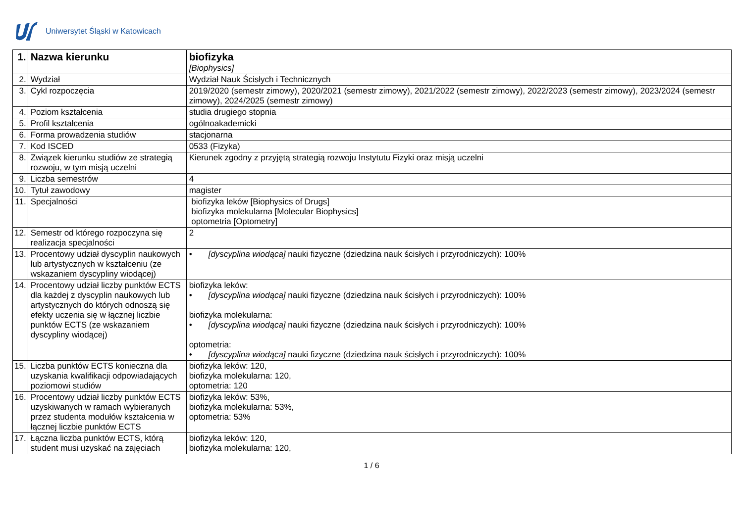Uniwersytet Śląski w Katowicach
| 1. | Nazwa kierunku | biofizyka [Biophysics] |
| 2. | Wydział | Wydział Nauk Ścisłych i Technicznych |
| 3. | Cykl rozpoczęcia | 2019/2020 (semestr zimowy), 2020/2021 (semestr zimowy), 2021/2022 (semestr zimowy), 2022/2023 (semestr zimowy), 2023/2024 (semestr zimowy), 2024/2025 (semestr zimowy) |
| 4. | Poziom kształcenia | studia drugiego stopnia |
| 5. | Profil kształcenia | ogólnoakademicki |
| 6. | Forma prowadzenia studiów | stacjonarna |
| 7. | Kod ISCED | 0533 (Fizyka) |
| 8. | Związek kierunku studiów ze strategią rozwoju, w tym misją uczelni | Kierunek zgodny z przyjętą strategią rozwoju Instytutu Fizyki oraz misją uczelni |
| 9. | Liczba semestrów | 4 |
| 10. | Tytuł zawodowy | magister |
| 11. | Specjalności | biofizyka leków [Biophysics of Drugs] biofizyka molekularna [Molecular Biophysics] optometria [Optometry] |
| 12. | Semestr od którego rozpoczyna się realizacja specjalności | 2 |
| 13. | Procentowy udział dyscyplin naukowych lub artystycznych w kształceniu (ze wskazaniem dyscypliny wiodącej) | • [dyscyplina wiodąca] nauki fizyczne (dziedzina nauk ścisłych i przyrodniczych): 100% |
| 14. | Procentowy udział liczby punktów ECTS dla każdej z dyscyplin naukowych lub artystycznych do których odnoszą się efekty uczenia się w łącznej liczbie punktów ECTS (ze wskazaniem dyscypliny wiodącej) | biofizyka leków: • [dyscyplina wiodąca] nauki fizyczne (dziedzina nauk ścisłych i przyrodniczych): 100% biofizyka molekularna: • [dyscyplina wiodąca] nauki fizyczne (dziedzina nauk ścisłych i przyrodniczych): 100% optometria: • [dyscyplina wiodąca] nauki fizyczne (dziedzina nauk ścisłych i przyrodniczych): 100% |
| 15. | Liczba punktów ECTS konieczna dla uzyskania kwalifikacji odpowiadających poziomowi studiów | biofizyka leków: 120, biofizyka molekularna: 120, optometria: 120 |
| 16. | Procentowy udział liczby punktów ECTS uzyskiwanych w ramach wybieranych przez studenta modułów kształcenia w łącznej liczbie punktów ECTS | biofizyka leków: 53%, biofizyka molekularna: 53%, optometria: 53% |
| 17. | Łączna liczba punktów ECTS, którą student musi uzyskać na zajęciach | biofizyka leków: 120, biofizyka molekularna: 120, |
1 / 6